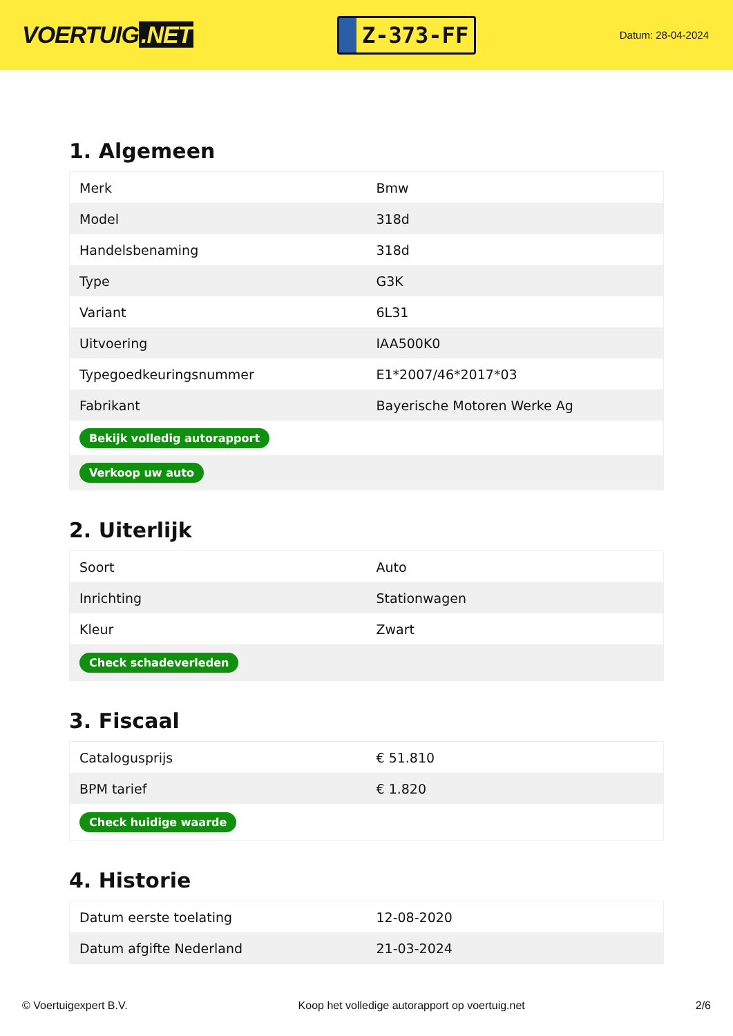VOERTUIG.NET
Z-373-FF
Datum: 28-04-2024
1. Algemeen
| Merk | Bmw |
| Model | 318d |
| Handelsbenaming | 318d |
| Type | G3K |
| Variant | 6L31 |
| Uitvoering | IAA500K0 |
| Typegoedkeuringsnummer | E1*2007/46*2017*03 |
| Fabrikant | Bayerische Motoren Werke Ag |
| Bekijk volledig autorapport | |
| Verkoop uw auto | |
2. Uiterlijk
| Soort | Auto |
| Inrichting | Stationwagen |
| Kleur | Zwart |
| Check schadeverleden | |
3. Fiscaal
| Catalogusprijs | € 51.810 |
| BPM tarief | € 1.820 |
| Check huidige waarde | |
4. Historie
| Datum eerste toelating | 12-08-2020 |
| Datum afgifte Nederland | 21-03-2024 |
© Voertuigexpert B.V. Koop het volledige autorapport op voertuig.net 2/6